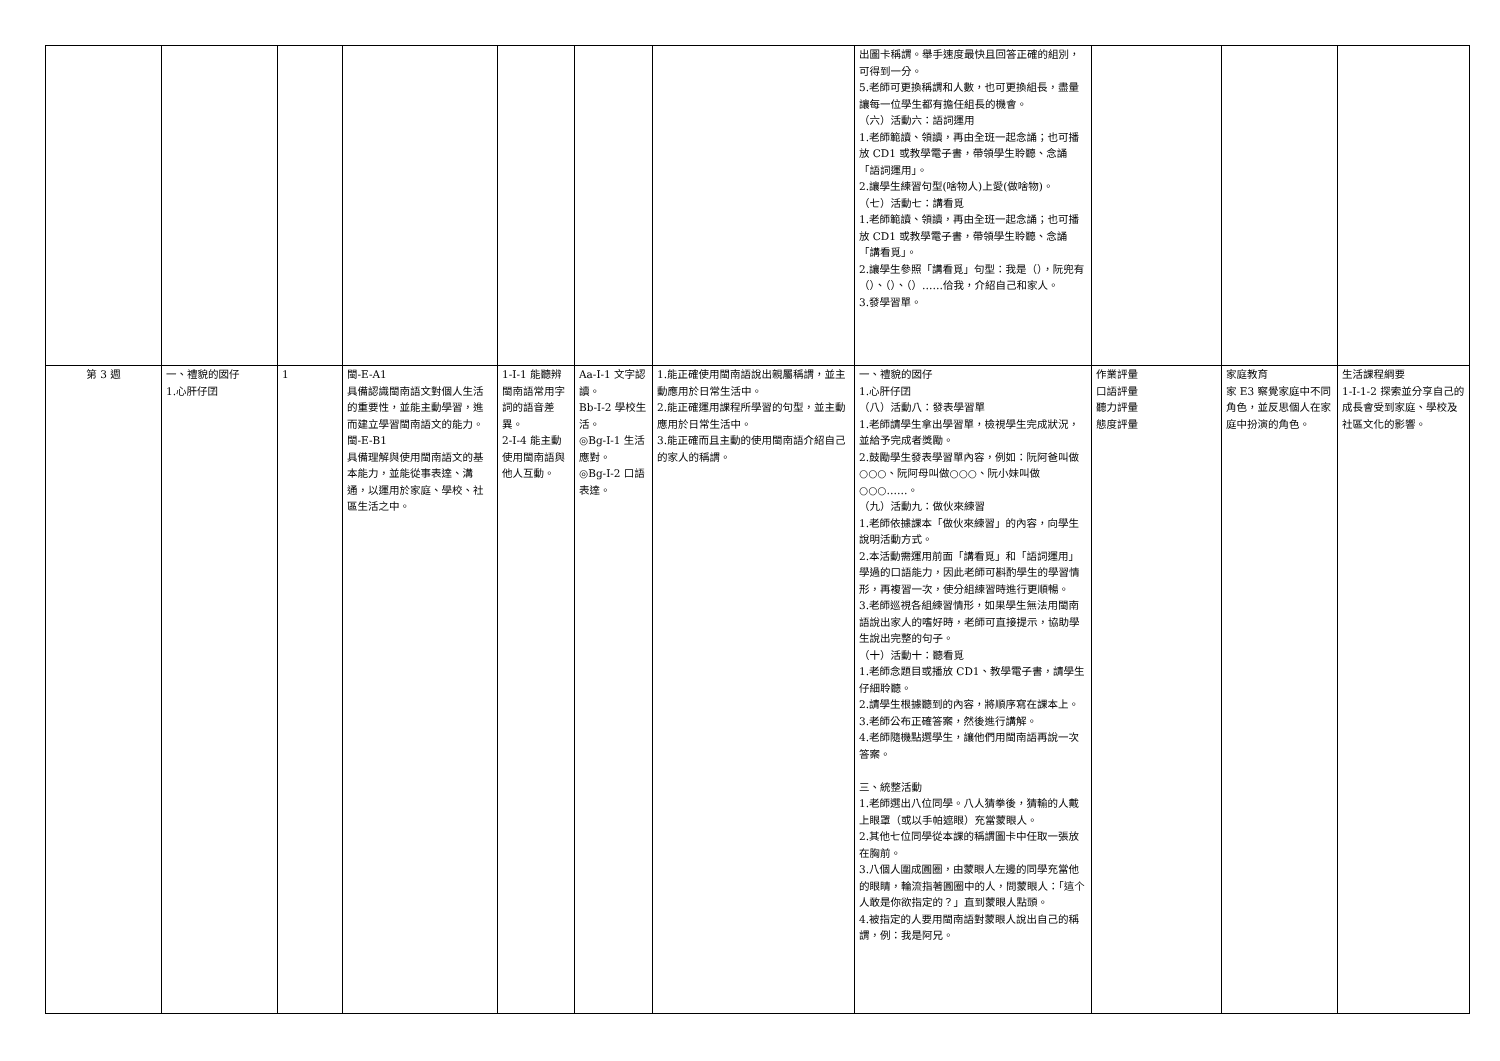| | | | | | | | 出圖卡稱謂。舉手速度最快且回答正確的組別，可得到一分。 5.老師可更換稱謂和人數，也可更換組長，盡量讓每一位學生都有擔任組長的機會。 （六）活動六：語詞運用 1.老師範讀、領讀，再由全班一起念誦；也可播放 CD1 或教學電子書，帶領學生聆聽、念誦「語詞運用」。 2.讓學生練習句型(啥物人)上愛(做啥物)。 （七）活動七：講看覓 1.老師範讀、領讀，再由全班一起念誦；也可播放 CD1 或教學電子書，帶領學生聆聽、念誦「講看覓」。 2.讓學生參照「講看覓」句型：我是（），阮兜有（）、（）、（）……佮我，介紹自己和家人。 3.發學習單。 | | | |
| 第 3 週 | 一、禮貌的囡仔 1.心肝仔囝 | 1 | 閩-E-A1 具備認識閩南語文對個人生活的重要性，並能主動學習，進而建立學習閩南語文的能力。 閩-E-B1 具備理解與使用閩南語文的基本能力，並能從事表達、溝通，以運用於家庭、學校、社區生活之中。 | 1-Ⅰ-1 能聽辨閩南語常用字詞的語音差異。 2-Ⅰ-4 能主動使用閩南語與他人互動。 | Aa-Ⅰ-1 文字認讀。 Bb-Ⅰ-2 學校生活。 ◎Bg-Ⅰ-1 生活應對。 ◎Bg-Ⅰ-2 口語表達。 | 1.能正確使用閩南語說出親屬稱謂，並主動應用於日常生活中。 2.能正確運用課程所學習的句型，並主動應用於日常生活中。 3.能正確而且主動的使用閩南語介紹自己的家人的稱謂。 | 一、禮貌的囡仔 1.心肝仔囝 （八）活動八：發表學習單 1.老師請學生拿出學習單，檢視學生完成狀況，並給予完成者獎勵。 2.鼓勵學生發表學習單內容，例如：阮阿爸叫做○○○、阮阿母叫做○○○、阮小妹叫做○○○……。 （九）活動九：做伙來練習 1.老師依據課本「做伙來練習」的內容，向學生說明活動方式。 2.本活動需運用前面「講看覓」和「語詞運用」學過的口語能力，因此老師可斟酌學生的學習情形，再複習一次，使分組練習時進行更順暢。 3.老師巡視各組練習情形，如果學生無法用閩南語說出家人的嗜好時，老師可直接提示，協助學生說出完整的句子。 （十）活動十：聽看覓 1.老師念題目或播放 CD1、教學電子書，請學生仔細聆聽。 2.請學生根據聽到的內容，將順序寫在課本上。 3.老師公布正確答案，然後進行講解。 4.老師隨機點選學生，讓他們用閩南語再說一次答案。 三、統整活動 1.老師選出八位同學。八人猜拳後，猜輸的人戴上眼罩（或以手帕遮眼）充當蒙眼人。 2.其他七位同學從本課的稱謂圖卡中任取一張放在胸前。 3.八個人圍成圓圈，由蒙眼人左邊的同學充當他的眼睛，輪流指著圓圈中的人，問蒙眼人：「這个人敢是你欲指定的？」直到蒙眼人點頭。 4.被指定的人要用閩南語對蒙眼人說出自己的稱謂，例：我是阿兄。 | 作業評量 口語評量 聽力評量 態度評量 | 家庭教育 家 E3 察覺家庭中不同角色，並反思個人在家庭中扮演的角色。 | 生活課程綱要 1-Ⅰ-1-2 探索並分享自己的成長會受到家庭、學校及社區文化的影響。 |